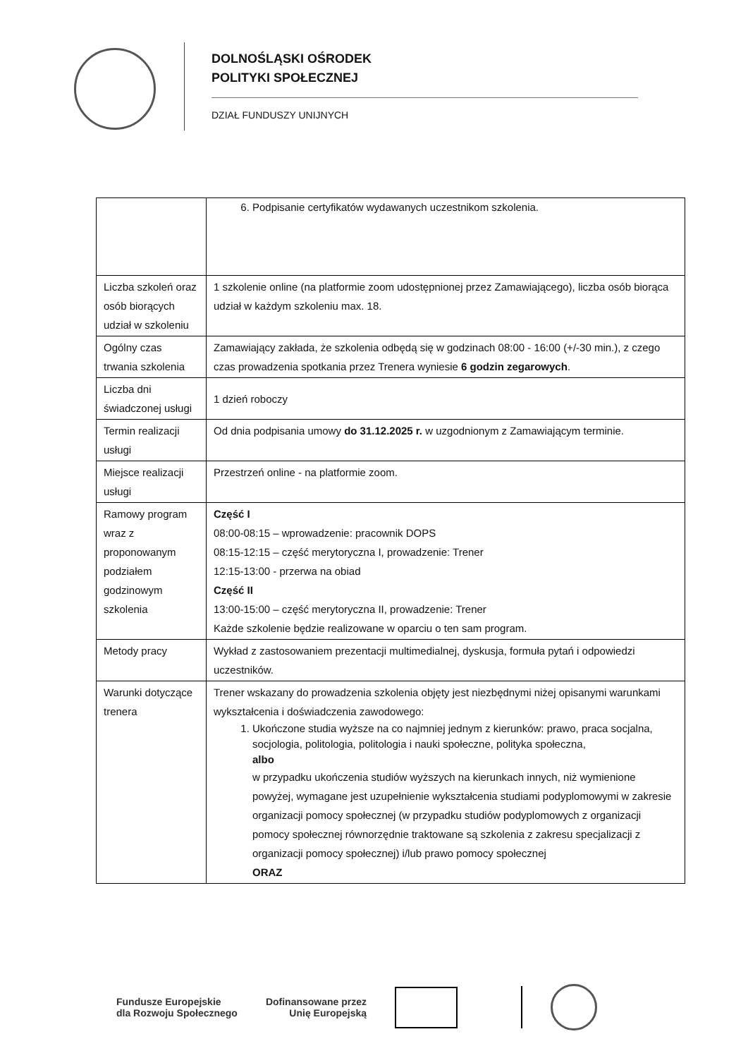DOLNOŚLĄSKI OŚRODEK
POLITYKI SPOŁECZNEJ
DZIAŁ FUNDUSZY UNIJNYCH
| | 6. Podpisanie certyfikatów wydawanych uczestnikom szkolenia. |
| Liczba szkoleń oraz osób biorących udział w szkoleniu | 1 szkolenie online (na platformie zoom udostępnionej przez Zamawiającego), liczba osób biorąca udział w każdym szkoleniu max. 18. |
| Ogólny czas trwania szkolenia | Zamawiający zakłada, że szkolenia odbędą się w godzinach 08:00 - 16:00 (+/-30 min.), z czego czas prowadzenia spotkania przez Trenera wyniesie 6 godzin zegarowych . |
| Liczba dni świadczonej usługi | 1 dzień roboczy |
| Termin realizacji usługi | Od dnia podpisania umowy do 31.12.2025 r. w uzgodnionym z Zamawiającym terminie. |
| Miejsce realizacji usługi | Przestrzeń online - na platformie zoom. |
| Ramowy program wraz z proponowanym podziałem godzinowym szkolenia | Część I 08:00-08:15 – wprowadzenie: pracownik DOPS 08:15-12:15 – część merytoryczna I, prowadzenie: Trener 12:15-13:00 - przerwa na obiad Część II 13:00-15:00 – część merytoryczna II, prowadzenie: Trener Każde szkolenie będzie realizowane w oparciu o ten sam program. |
| Metody pracy | Wykład z zastosowaniem prezentacji multimedialnej, dyskusja, formuła pytań i odpowiedzi uczestników. |
| Warunki dotyczące trenera | Trener wskazany do prowadzenia szkolenia objęty jest niezbędnymi niżej opisanymi warunkami wykształcenia i doświadczenia zawodowego: 1. Ukończone studia wyższe na co najmniej jednym z kierunków: prawo, praca socjalna, socjologia, politologia, politologia i nauki społeczne, polityka społeczna, albo w przypadku ukończenia studiów wyższych na kierunkach innych, niż wymienione powyżej, wymagane jest uzupełnienie wykształcenia studiami podyplomowymi w zakresie organizacji pomocy społecznej (w przypadku studiów podyplomowych z organizacji pomocy społecznej równorzędnie traktowane są szkolenia z zakresu specjalizacji z organizacji pomocy społecznej) i/lub prawo pomocy społecznej ORAZ |
Fundusze Europejskie
dla Rozwoju Społecznego
Dofinansowane przez
Unię Europejską